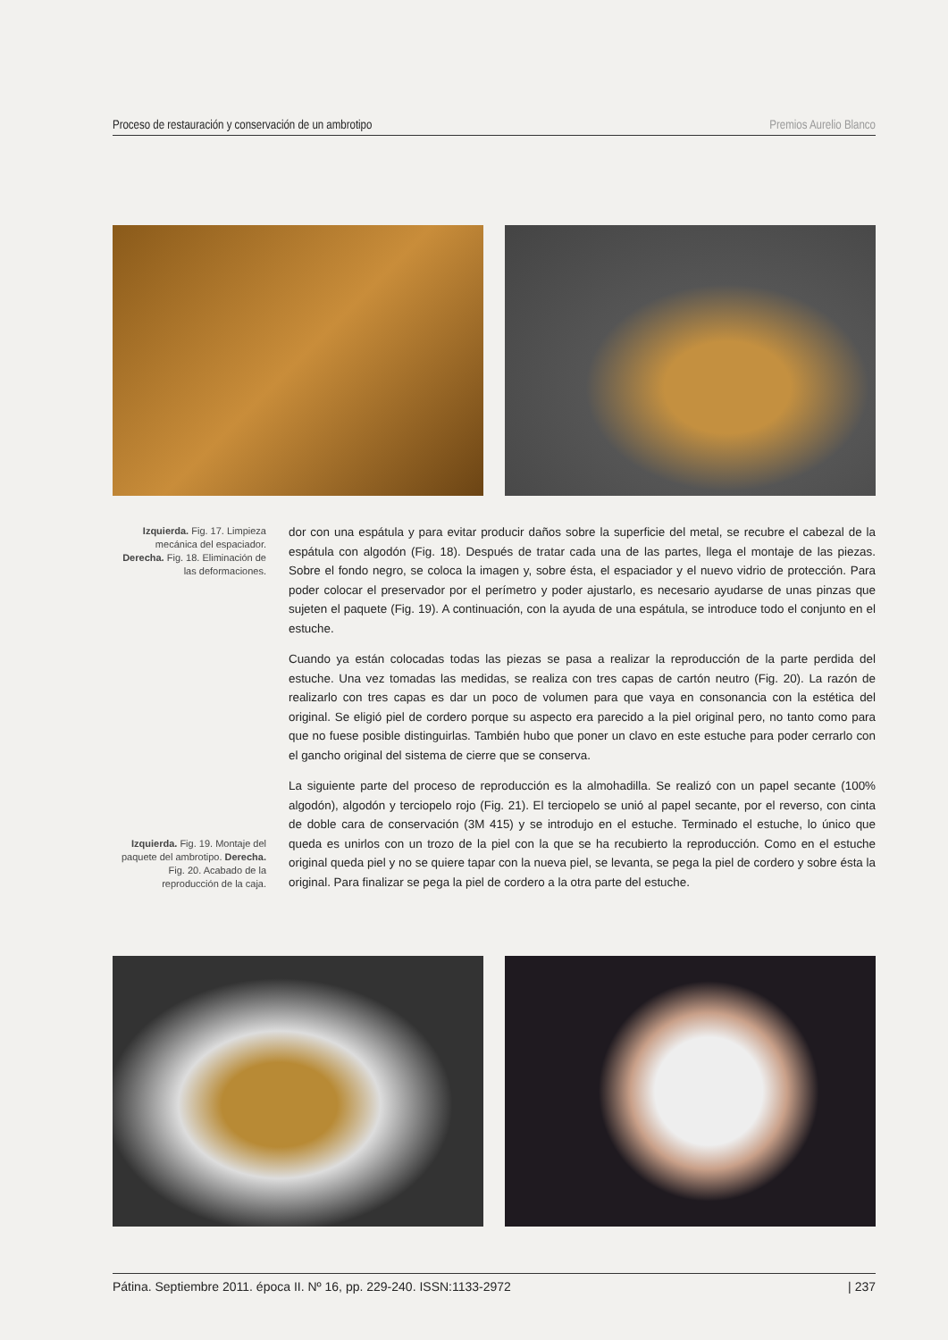Proceso de restauración y conservación de un ambrotipo Premios Aurelio Blanco
Izquierda. Fig. 17. Limpieza mecánica del espaciador. Derecha. Fig. 18. Eliminación de las deformaciones.
Izquierda. Fig. 19. Montaje del paquete del ambrotipo. Derecha. Fig. 20. Acabado de la reproducción de la caja.
dor con una espátula y para evitar producir daños sobre la superficie del metal, se recubre el cabezal de la espátula con algodón (Fig. 18). Después de tratar cada una de las partes, llega el montaje de las piezas. Sobre el fondo negro, se coloca la imagen y, sobre ésta, el espaciador y el nuevo vidrio de protección. Para poder colocar el preservador por el perímetro y poder ajustarlo, es necesario ayudarse de unas pinzas que sujeten el paquete (Fig. 19). A continuación, con la ayuda de una espátula, se introduce todo el conjunto en el estuche.
Cuando ya están colocadas todas las piezas se pasa a realizar la reproducción de la parte perdida del estuche. Una vez tomadas las medidas, se realiza con tres capas de cartón neutro (Fig. 20). La razón de realizarlo con tres capas es dar un poco de volumen para que vaya en consonancia con la estética del original. Se eligió piel de cordero porque su aspecto era parecido a la piel original pero, no tanto como para que no fuese posible distinguirlas. También hubo que poner un clavo en este estuche para poder cerrarlo con el gancho original del sistema de cierre que se conserva.
La siguiente parte del proceso de reproducción es la almohadilla. Se realizó con un papel secante (100% algodón), algodón y terciopelo rojo (Fig. 21). El terciopelo se unió al papel secante, por el reverso, con cinta de doble cara de conservación (3M 415) y se introdujo en el estuche. Terminado el estuche, lo único que queda es unirlos con un trozo de la piel con la que se ha recubierto la reproducción. Como en el estuche original queda piel y no se quiere tapar con la nueva piel, se levanta, se pega la piel de cordero y sobre ésta la original. Para finalizar se pega la piel de cordero a la otra parte del estuche.
Pátina. Septiembre 2011. época II. Nº 16, pp. 229-240. ISSN:1133-2972 | 237